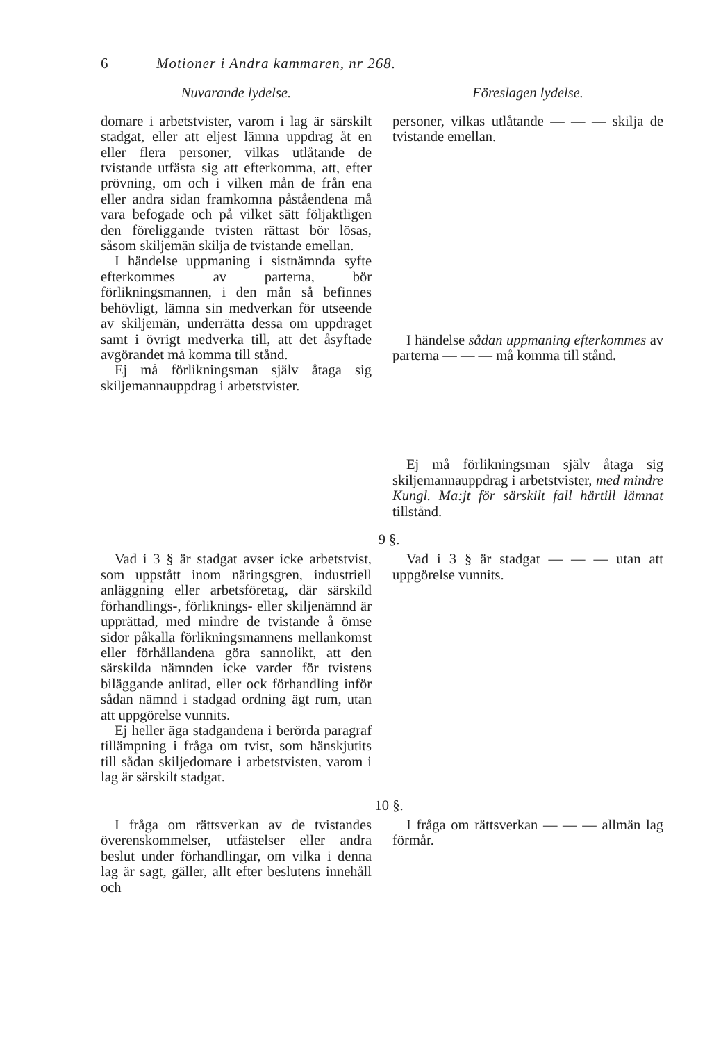6 Motioner i Andra kammaren, nr 268.
Nuvarande lydelse. Föreslagen lydelse.
domare i arbetstvister, varom i lag är särskilt stadgat, eller att eljest lämna uppdrag åt en eller flera personer, vilkas utlåtande de tvistande utfästa sig att efterkomma, att, efter prövning, om och i vilken mån de från ena eller andra sidan framkomna påståendena må vara befogade och på vilket sätt följaktligen den föreliggande tvisten rättast bör lösas, såsom skiljemän skilja de tvistande emellan.
I händelse uppmaning i sistnämnda syfte efterkommes av parterna, bör förlikningsmannen, i den mån så befinnes behövligt, lämna sin medverkan för utseende av skiljemän, underrätta dessa om uppdraget samt i övrigt medverka till, att det åsyftade avgörandet må komma till stånd.
Ej må förlikningsman själv åtaga sig skiljemannauppdrag i arbetstvister.
personer, vilkas utlåtande — — — skilja de tvistande emellan.
I händelse sådan uppmaning efterkommes av parterna — — — må komma till stånd.
Ej må förlikningsman själv åtaga sig skiljemannauppdrag i arbetstvister, med mindre Kungl. Ma:jt för särskilt fall härtill lämnat tillstånd.
9 §.
Vad i 3 § är stadgat avser icke arbetstvist, som uppstått inom näringsgren, industriell anläggning eller arbetsföretag, där särskild förhandlings-, förliknings- eller skiljenämnd är upprättad, med mindre de tvistande å ömse sidor påkalla förlikningsmannens mellankomst eller förhållandena göra sannolikt, att den särskilda nämnden icke varder för tvistens biläggande anlitad, eller ock förhandling inför sådan nämnd i stadgad ordning ägt rum, utan att uppgörelse vunnits.
Ej heller äga stadgandena i berörda paragraf tillämpning i fråga om tvist, som hänskjutits till sådan skiljedomare i arbetstvisten, varom i lag är särskilt stadgat.
Vad i 3 § är stadgat — — — utan att uppgörelse vunnits.
10 §.
I fråga om rättsverkan av de tvistandes överenskommelser, utfästelser eller andra beslut under förhandlingar, om vilka i denna lag är sagt, gäller, allt efter beslutens innehåll och
I fråga om rättsverkan — — — allmän lag förmår.